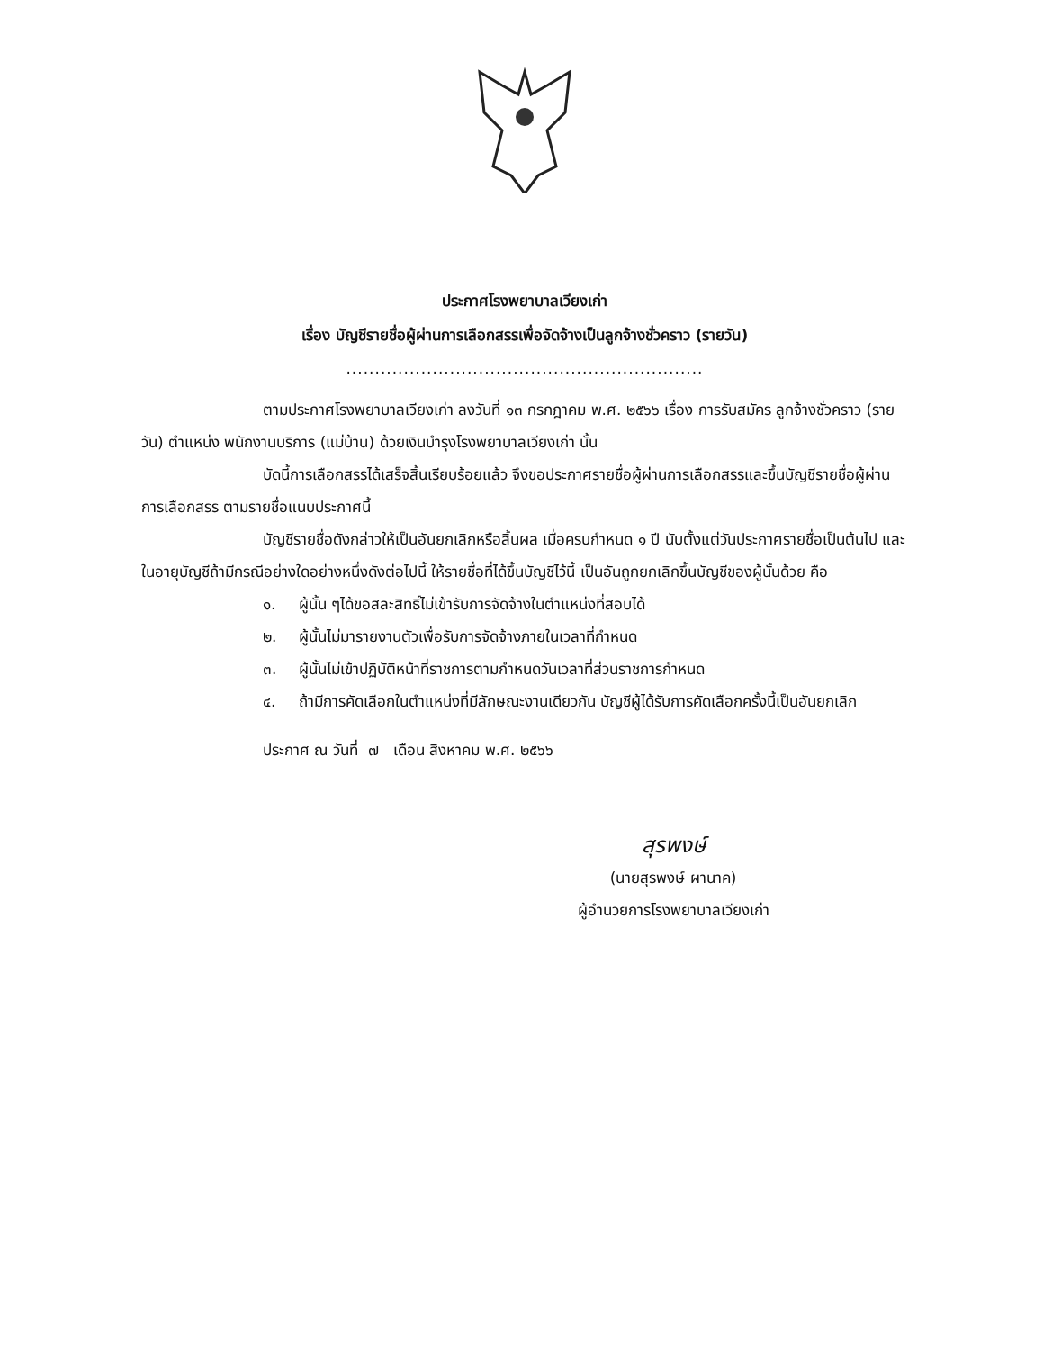ประกาศโรงพยาบาลเวียงเก่า
เรื่อง บัญชีรายชื่อผู้ผ่านการเลือกสรรเพื่อจัดจ้างเป็นลูกจ้างชั่วคราว (รายวัน)
..............................................................
ตามประกาศโรงพยาบาลเวียงเก่า ลงวันที่ ๑๓ กรกฎาคม พ.ศ. ๒๕๖๖ เรื่อง การรับสมัคร ลูกจ้างชั่วคราว (รายวัน) ตำแหน่ง พนักงานบริการ (แม่บ้าน) ด้วยเงินบำรุงโรงพยาบาลเวียงเก่า นั้น
บัดนี้การเลือกสรรได้เสร็จสิ้นเรียบร้อยแล้ว จึงขอประกาศรายชื่อผู้ผ่านการเลือกสรรและขึ้นบัญชีรายชื่อผู้ผ่านการเลือกสรร ตามรายชื่อแนบประกาศนี้
บัญชีรายชื่อดังกล่าวให้เป็นอันยกเลิกหรือสิ้นผล เมื่อครบกำหนด ๑ ปี นับตั้งแต่วันประกาศรายชื่อเป็นต้นไป และในอายุบัญชีถ้ามีกรณีอย่างใดอย่างหนึ่งดังต่อไปนี้ ให้รายชื่อที่ได้ขึ้นบัญชีไว้นี้ เป็นอันถูกยกเลิกขึ้นบัญชีของผู้นั้นด้วย คือ
๑. ผู้นั้น ๆได้ขอสละสิทธิ์ไม่เข้ารับการจัดจ้างในตำแหน่งที่สอบได้
๒. ผู้นั้นไม่มารายงานตัวเพื่อรับการจัดจ้างภายในเวลาที่กำหนด
๓. ผู้นั้นไม่เข้าปฏิบัติหน้าที่ราชการตามกำหนดวันเวลาที่ส่วนราชการกำหนด
๔. ถ้ามีการคัดเลือกในตำแหน่งที่มีลักษณะงานเดียวกัน บัญชีผู้ได้รับการคัดเลือกครั้งนี้เป็นอันยกเลิก
ประกาศ ณ วันที่ ๗ เดือน สิงหาคม พ.ศ. ๒๕๖๖
สุรพงษ์
(นายสุรพงษ์ ผานาค)
ผู้อำนวยการโรงพยาบาลเวียงเก่า